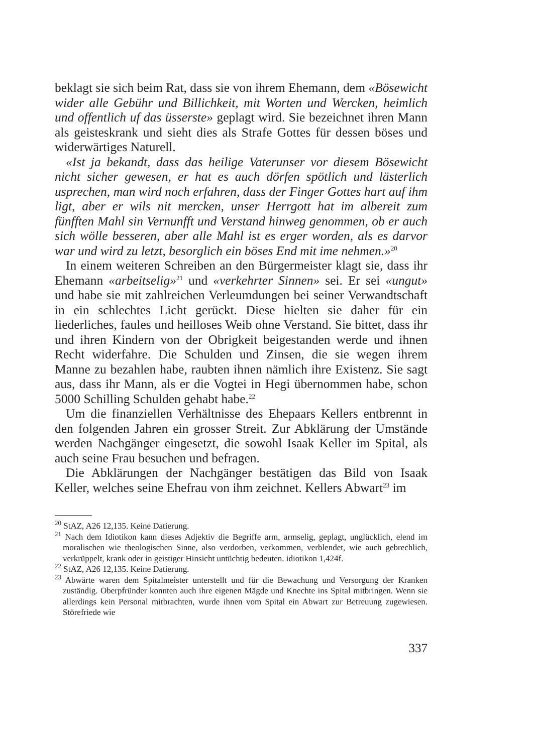beklagt sie sich beim Rat, dass sie von ihrem Ehemann, dem «Bösewicht wider alle Gebühr und Billichkeit, mit Worten und Wercken, heimlich und offentlich uf das üsserste» geplagt wird. Sie bezeichnet ihren Mann als geisteskrank und sieht dies als Strafe Gottes für dessen böses und widerwärtiges Naturell.
«Ist ja bekandt, dass das heilige Vaterunser vor diesem Bösewicht nicht sicher gewesen, er hat es auch dörfen spötlich und lästerlich usprechen, man wird noch erfahren, dass der Finger Gottes hart auf ihm ligt, aber er wils nit mercken, unser Herrgott hat im albereit zum fünfften Mahl sin Vernunfft und Verstand hinweg genommen, ob er auch sich wölle besseren, aber alle Mahl ist es erger worden, als es darvor war und wird zu letzt, besorglich ein böses End mit ime nehmen.»<sup>20</sup>
In einem weiteren Schreiben an den Bürgermeister klagt sie, dass ihr Ehemann «arbeitselig»<sup>21</sup> und «verkehrter Sinnen» sei. Er sei «ungut» und habe sie mit zahlreichen Verleumdungen bei seiner Verwandtschaft in ein schlechtes Licht gerückt. Diese hielten sie daher für ein liederliches, faules und heilloses Weib ohne Verstand. Sie bittet, dass ihr und ihren Kindern von der Obrigkeit beigestanden werde und ihnen Recht widerfahre. Die Schulden und Zinsen, die sie wegen ihrem Manne zu bezahlen habe, raubten ihnen nämlich ihre Existenz. Sie sagt aus, dass ihr Mann, als er die Vogtei in Hegi übernommen habe, schon 5000 Schilling Schulden gehabt habe.<sup>22</sup>
Um die finanziellen Verhältnisse des Ehepaars Kellers entbrennt in den folgenden Jahren ein grosser Streit. Zur Abklärung der Umstände werden Nachgänger eingesetzt, die sowohl Isaak Keller im Spital, als auch seine Frau besuchen und befragen.
Die Abklärungen der Nachgänger bestätigen das Bild von Isaak Keller, welches seine Ehefrau von ihm zeichnet. Kellers Abwart<sup>23</sup> im
<sup>20</sup> StAZ, A26 12,135. Keine Datierung.
<sup>21</sup> Nach dem Idiotikon kann dieses Adjektiv die Begriffe arm, armselig, geplagt, unglücklich, elend im moralischen wie theologischen Sinne, also verdorben, verkommen, verblendet, wie auch gebrechlich, verkrüppelt, krank oder in geistiger Hinsicht untüchtig bedeuten. idiotikon 1,424f.
<sup>22</sup> StAZ, A26 12,135. Keine Datierung.
<sup>23</sup> Abwärte waren dem Spitalmeister unterstellt und für die Bewachung und Versorgung der Kranken zuständig. Oberpfründer konnten auch ihre eigenen Mägde und Knechte ins Spital mitbringen. Wenn sie allerdings kein Personal mitbrachten, wurde ihnen vom Spital ein Abwart zur Betreuung zugewiesen. Störefriede wie
337